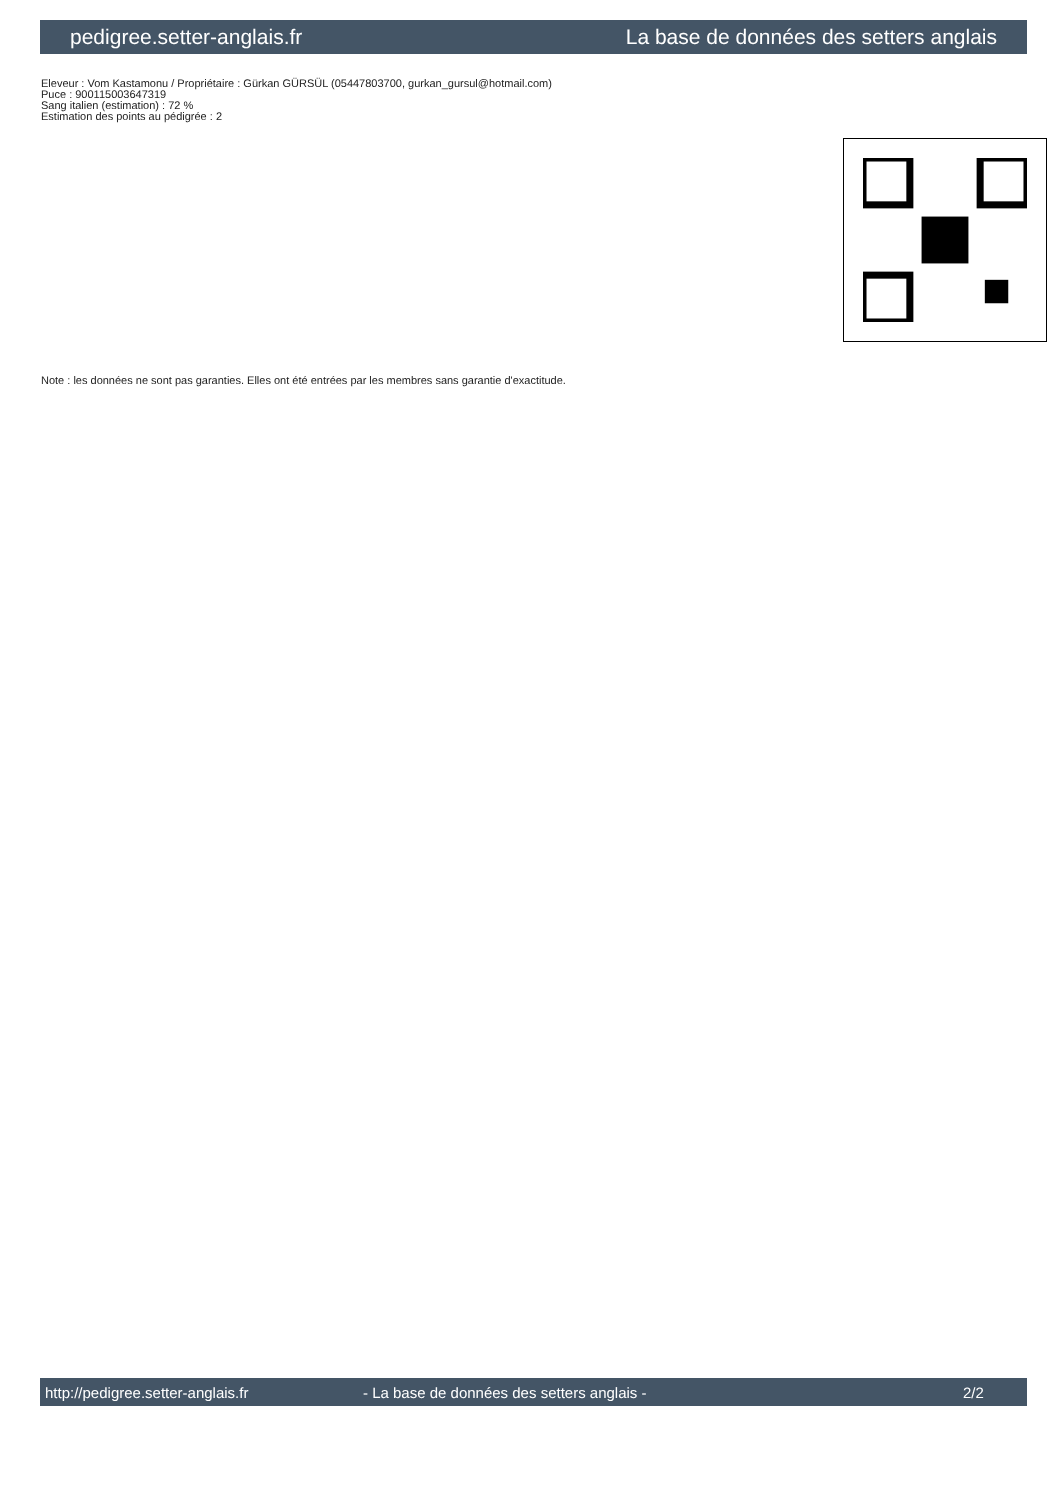pedigree.setter-anglais.fr La base de données des setters anglais
Eleveur : Vom Kastamonu / Propriétaire : Gürkan GÜRSÜL (05447803700, gurkan_gursul@hotmail.com)
Puce : 900115003647319
Sang italien (estimation) : 72 %
Estimation des points au pédigrée : 2
Note : les données ne sont pas garanties. Elles ont été entrées par les membres sans garantie d'exactitude.
http://pedigree.setter-anglais.fr - La base de données des setters anglais - 2/2